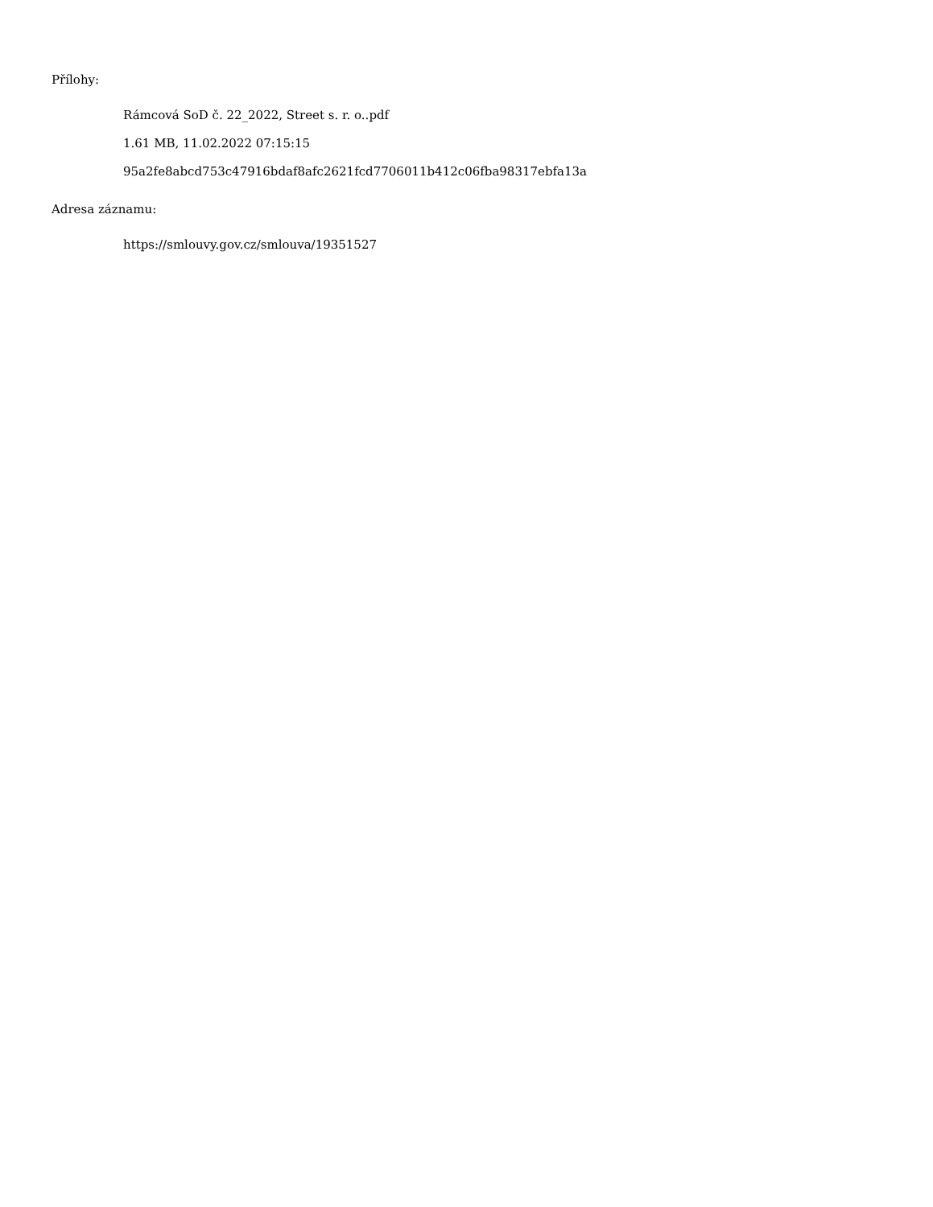Přílohy:
Rámcová SoD č. 22_2022, Street s. r. o..pdf
1.61 MB, 11.02.2022 07:15:15
95a2fe8abcd753c47916bdaf8afc2621fcd7706011b412c06fba98317ebfa13a
Adresa záznamu:
https://smlouvy.gov.cz/smlouva/19351527